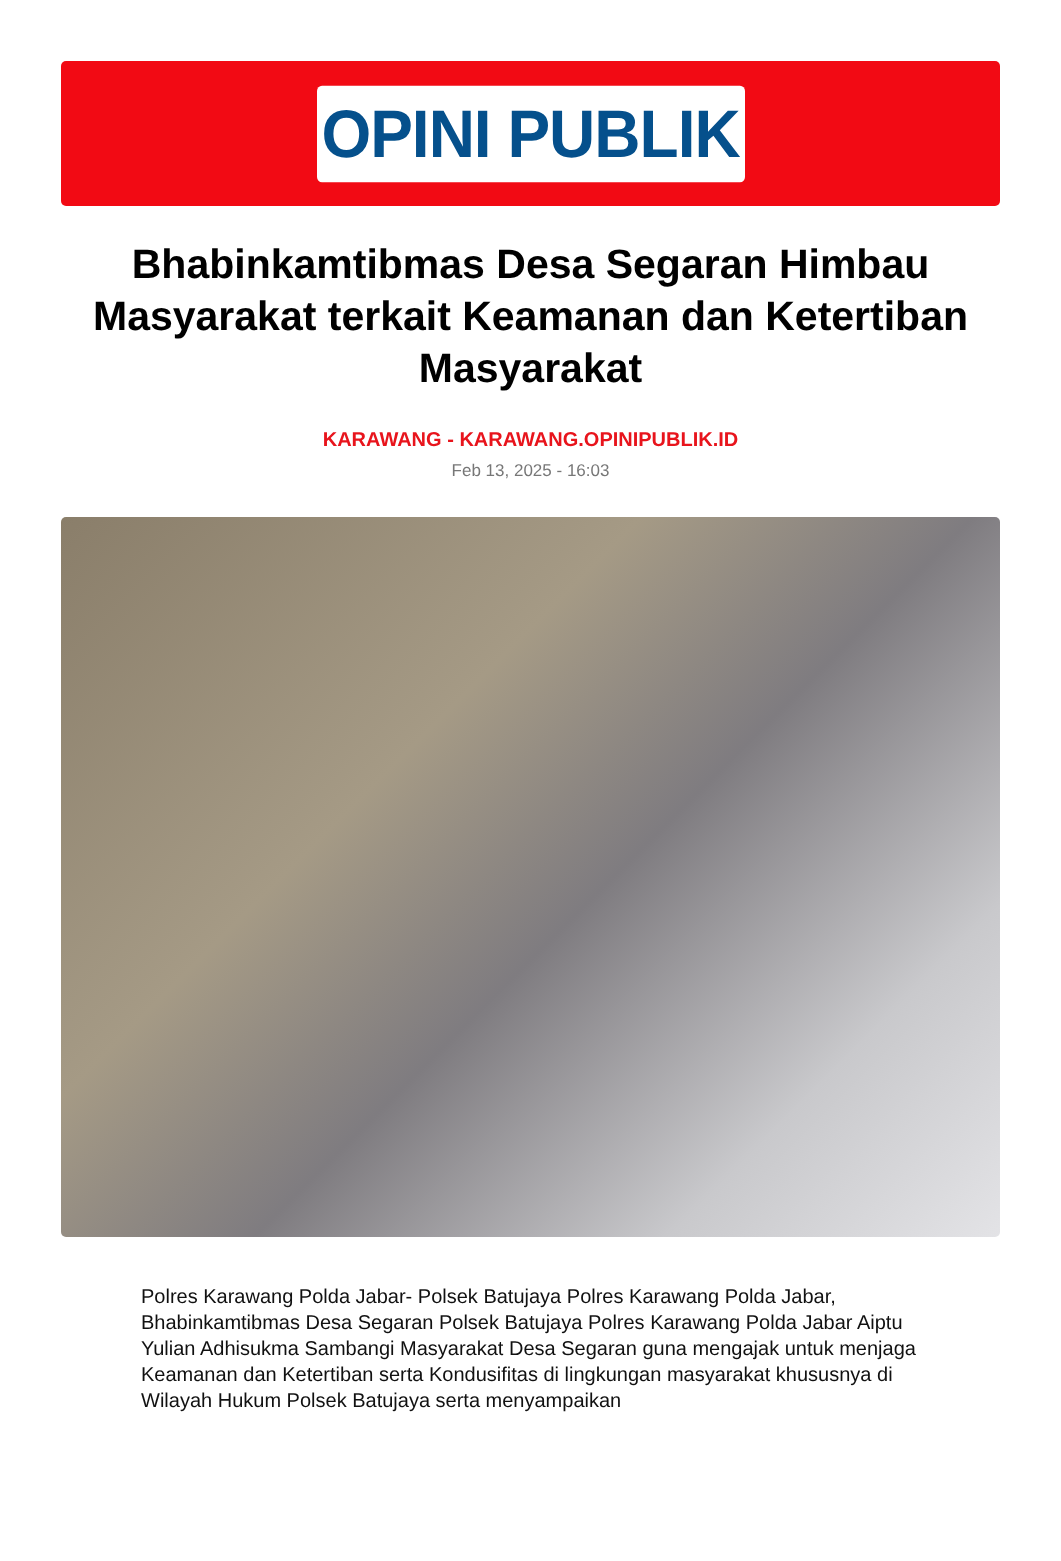OPINI PUBLIK
Bhabinkamtibmas Desa Segaran Himbau Masyarakat terkait Keamanan dan Ketertiban Masyarakat
KARAWANG - KARAWANG.OPINIPUBLIK.ID
Feb 13, 2025 - 16:03
Polres Karawang Polda Jabar- Polsek Batujaya Polres Karawang Polda Jabar, Bhabinkamtibmas Desa Segaran Polsek Batujaya Polres Karawang Polda Jabar Aiptu Yulian Adhisukma Sambangi Masyarakat Desa Segaran guna mengajak untuk menjaga Keamanan dan Ketertiban serta Kondusifitas di lingkungan masyarakat khususnya di Wilayah Hukum Polsek Batujaya serta menyampaikan